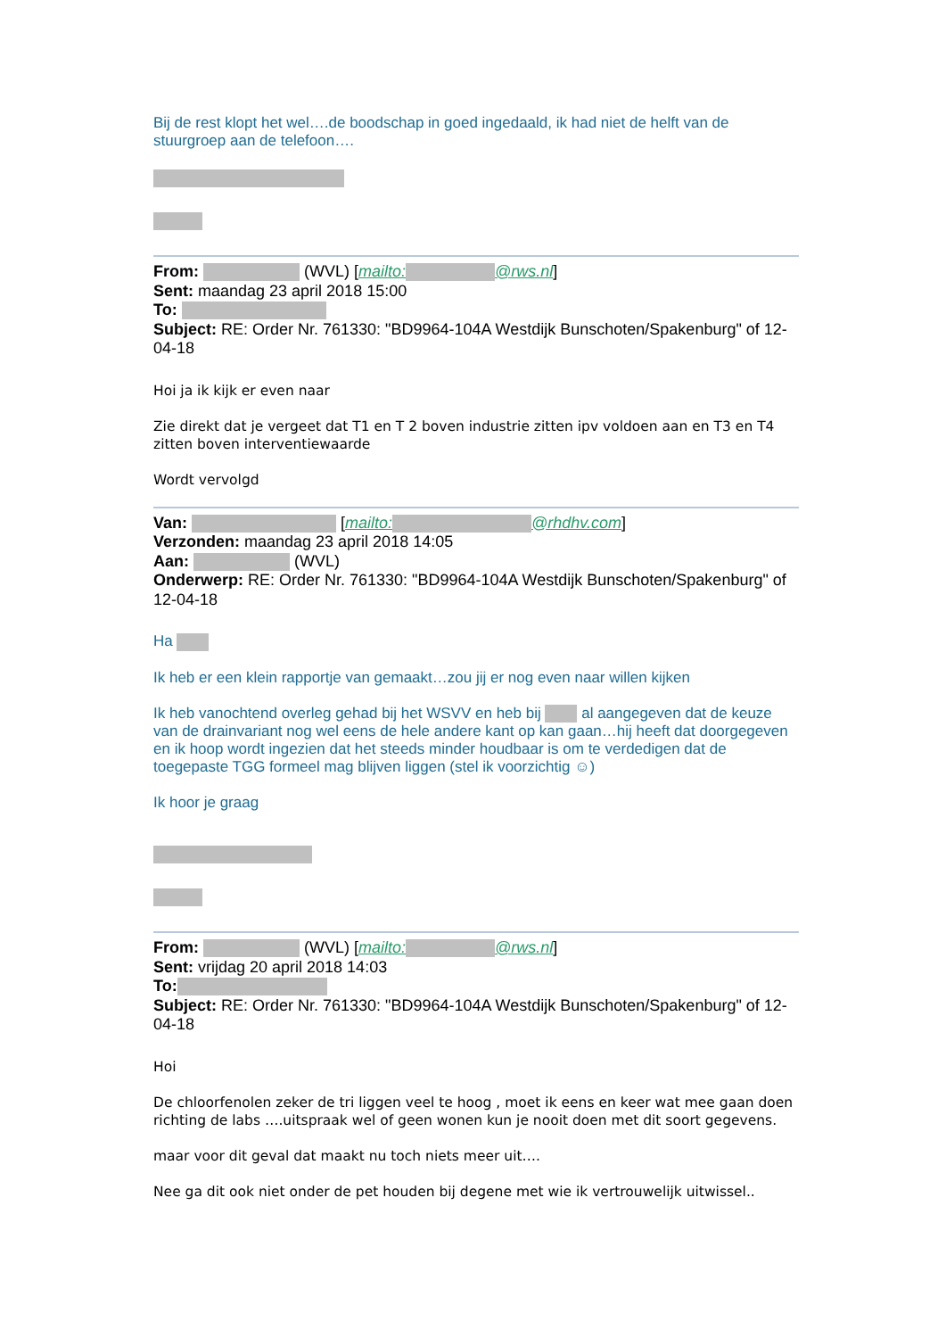Bij de rest klopt het wel….de boodschap in goed ingedaald, ik had niet de helft van de stuurgroep aan de telefoon….
From: (WVL) [mailto: @rws.nl]
Sent: maandag 23 april 2018 15:00
To:
Subject: RE: Order Nr. 761330: "BD9964-104A Westdijk Bunschoten/Spakenburg" of 12-04-18
Hoi ja ik kijk er even naar
Zie direkt dat je vergeet dat T1 en T 2 boven industrie zitten ipv voldoen aan en T3 en T4 zitten boven interventiewaarde
Wordt vervolgd
Van: [mailto: @rhdhv.com]
Verzonden: maandag 23 april 2018 14:05
Aan: (WVL)
Onderwerp: RE: Order Nr. 761330: "BD9964-104A Westdijk Bunschoten/Spakenburg" of 12-04-18
Ha
Ik heb er een klein rapportje van gemaakt…zou jij er nog even naar willen kijken
Ik heb vanochtend overleg gehad bij het WSVV en heb bij al aangegeven dat de keuze van de drainvariant nog wel eens de hele andere kant op kan gaan…hij heeft dat doorgegeven en ik hoop wordt ingezien dat het steeds minder houdbaar is om te verdedigen dat de toegepaste TGG formeel mag blijven liggen (stel ik voorzichtig ☺)
Ik hoor je graag
From: (WVL) [mailto: @rws.nl]
Sent: vrijdag 20 april 2018 14:03
To:
Subject: RE: Order Nr. 761330: "BD9964-104A Westdijk Bunschoten/Spakenburg" of 12-04-18
Hoi
De chloorfenolen zeker de tri liggen veel te hoog , moet ik eens en keer wat mee gaan doen richting de labs ….uitspraak wel of geen wonen kun je nooit doen met dit soort gegevens.
maar voor dit geval dat maakt nu toch niets meer uit….
Nee ga dit ook niet onder de pet houden bij degene met wie ik vertrouwelijk uitwissel..